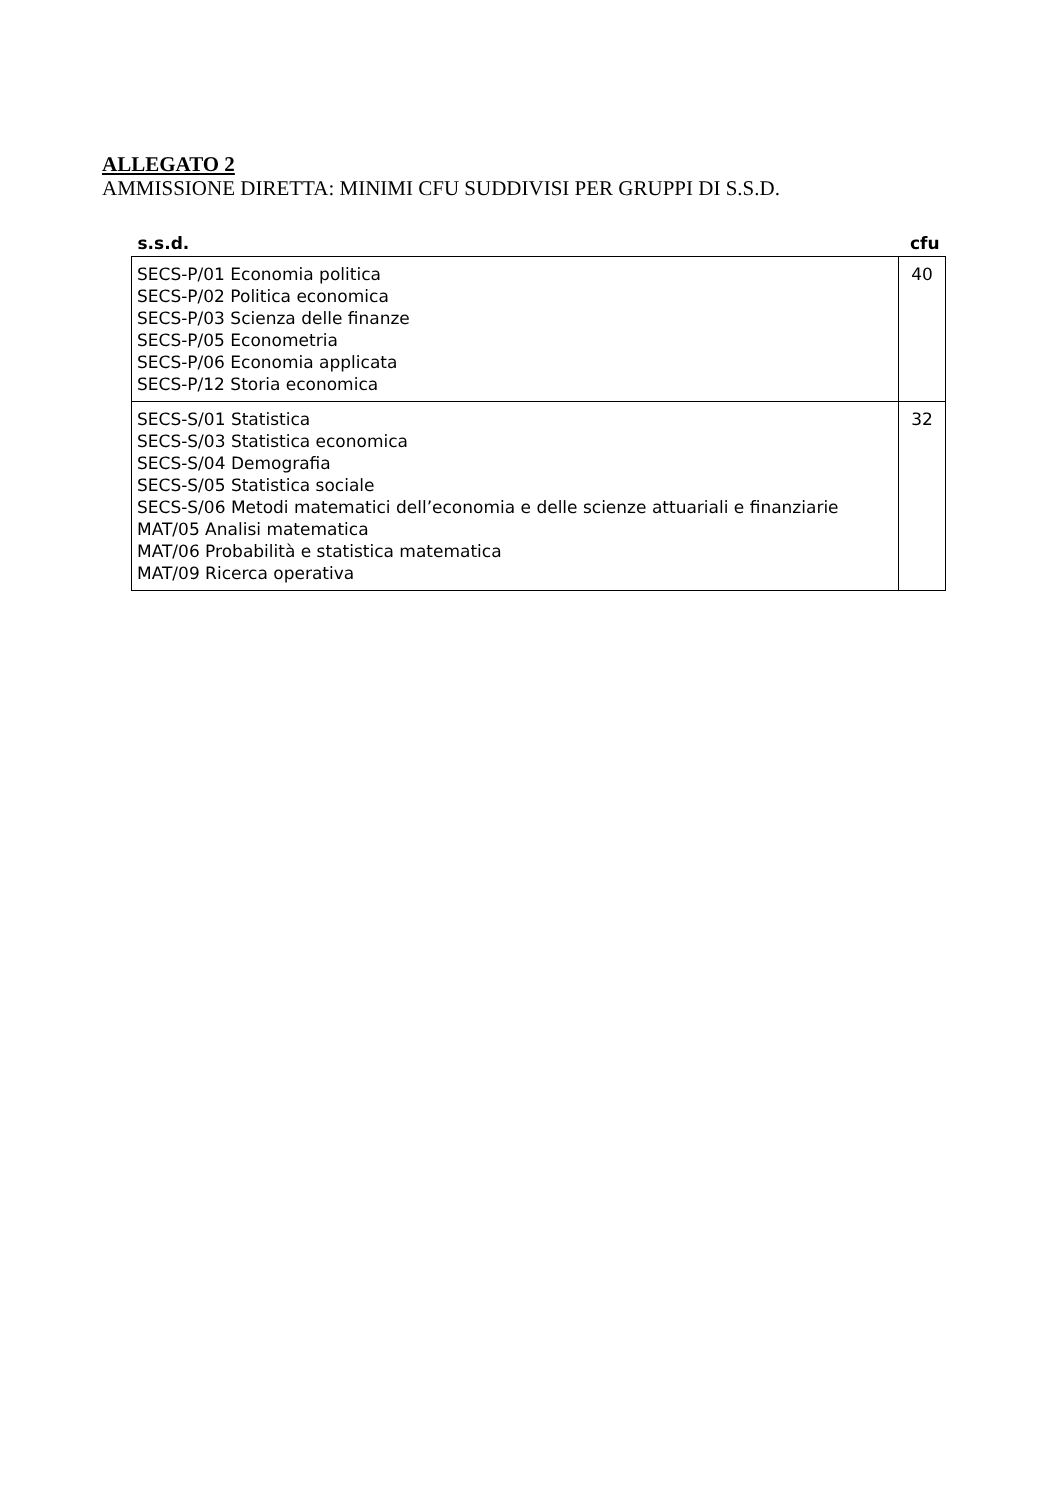ALLEGATO 2
AMMISSIONE DIRETTA: MINIMI CFU SUDDIVISI PER GRUPPI DI S.S.D.
| s.s.d. | cfu |
| --- | --- |
| SECS-P/01 Economia politica SECS-P/02 Politica economica SECS-P/03 Scienza delle finanze SECS-P/05 Econometria SECS-P/06 Economia applicata SECS-P/12 Storia economica | 40 |
| SECS-S/01 Statistica SECS-S/03 Statistica economica SECS-S/04 Demografia SECS-S/05 Statistica sociale SECS-S/06 Metodi matematici dell’economia e delle scienze attuariali e finanziarie MAT/05 Analisi matematica MAT/06 Probabilità e statistica matematica MAT/09 Ricerca operativa | 32 |